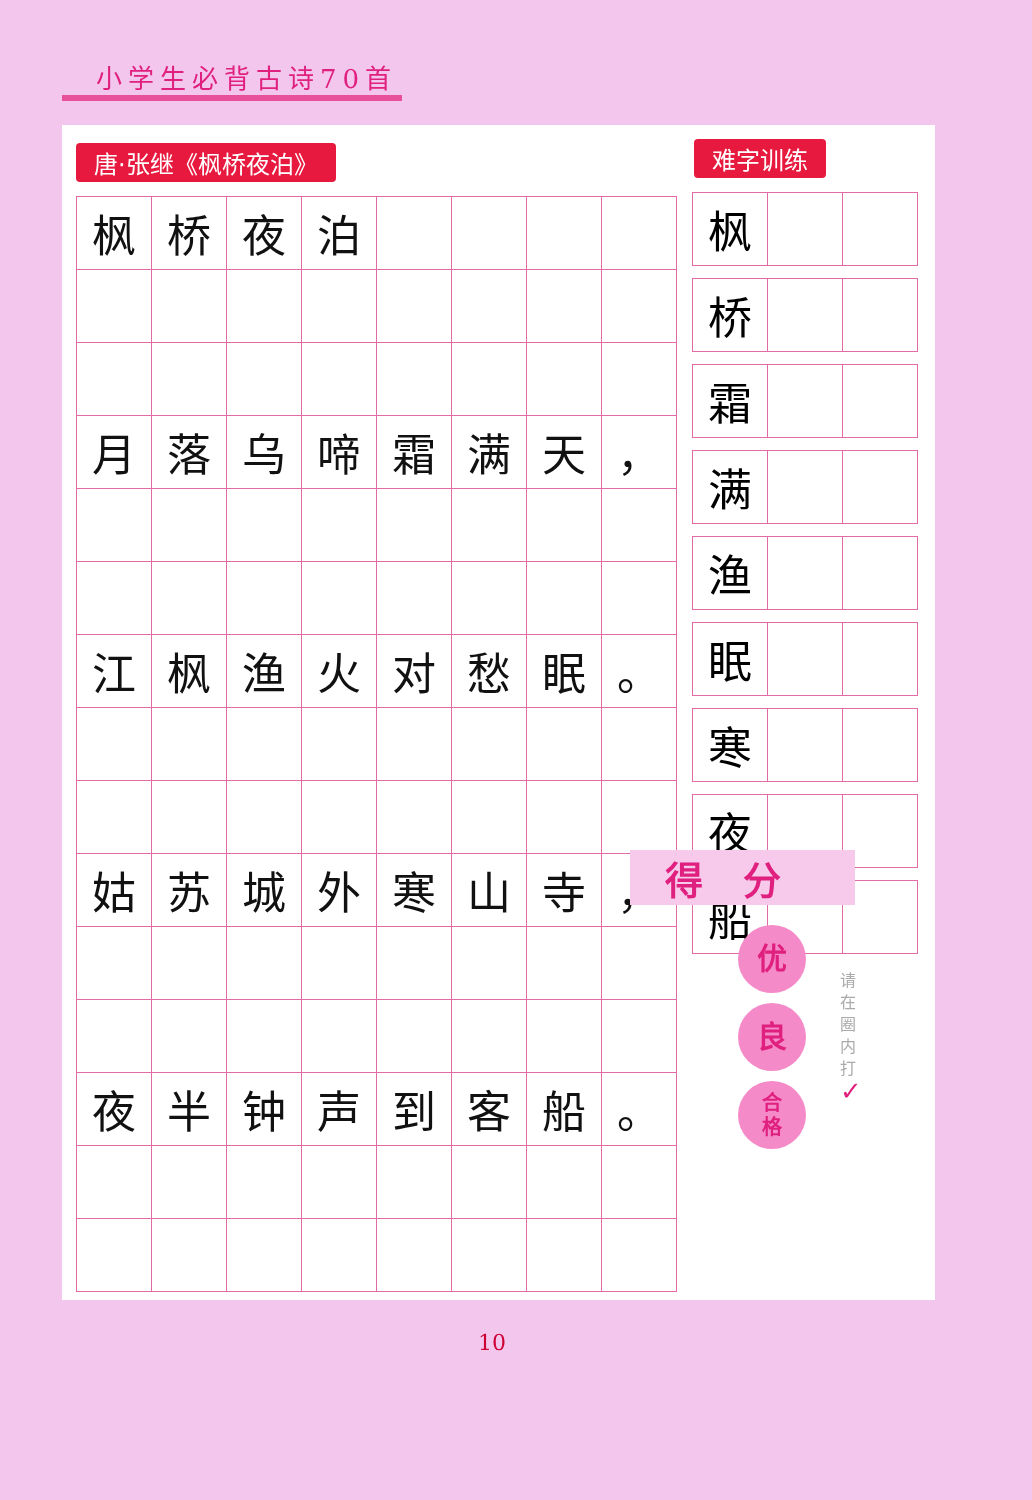小学生必背古诗70首
唐·张继《枫桥夜泊》
| 枫 | 桥 | 夜 | 泊 | | | | |
| 月 | 落 | 乌 | 啼 | 霜 | 满 | 天 | ， |
| 江 | 枫 | 渔 | 火 | 对 | 愁 | 眠 | 。 |
| 姑 | 苏 | 城 | 外 | 寒 | 山 | 寺 | ， |
| 夜 | 半 | 钟 | 声 | 到 | 客 | 船 | 。 |
难字训练
| 枫 | | |
| 桥 | | |
| 霜 | | |
| 满 | | |
| 渔 | | |
| 眠 | | |
| 寒 | | |
| 夜 | | |
| 船 | | |
得分
优
良
合
格
请在圈内打
✓
10